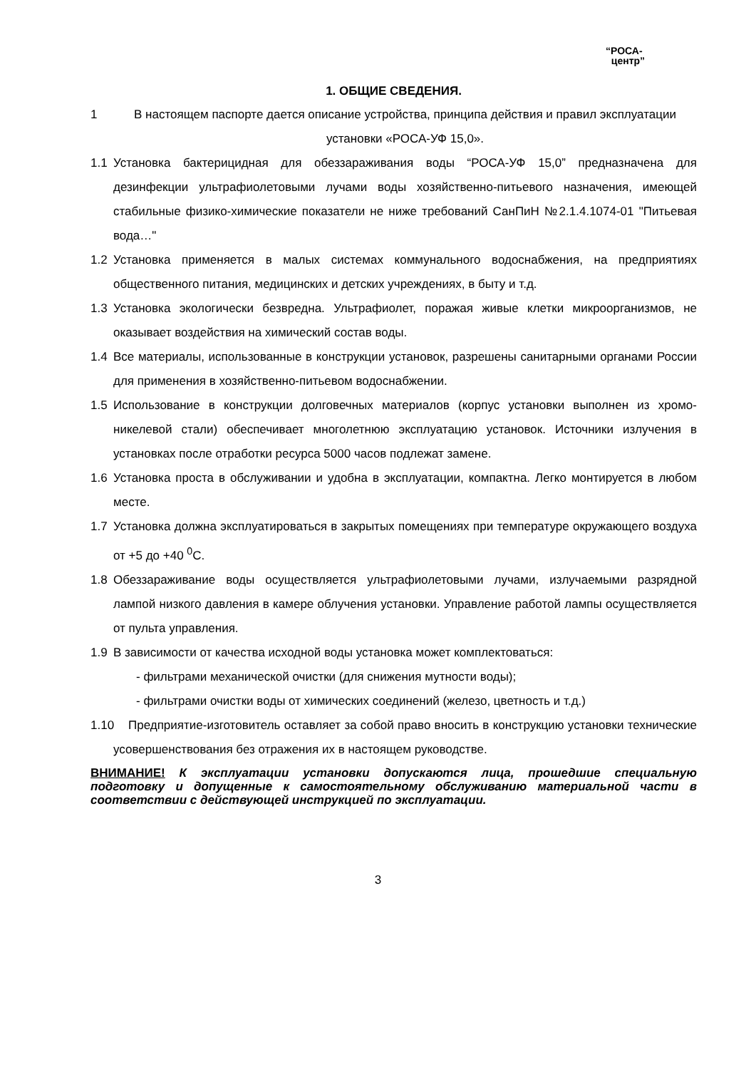“РОСА-
центр”
1. ОБЩИЕ СВЕДЕНИЯ.
1 В настоящем паспорте дается описание устройства, принципа действия и правил эксплуатации установки «РОСА-УФ 15,0».
1.1 Установка бактерицидная для обеззараживания воды “РОСА-УФ 15,0” предназначена для дезинфекции ультрафиолетовыми лучами воды хозяйственно-питьевого назначения, имеющей стабильные физико-химические показатели не ниже требований СанПиН №2.1.4.1074-01 "Питьевая вода…"
1.2 Установка применяется в малых системах коммунального водоснабжения, на предприятиях общественного питания, медицинских и детских учреждениях, в быту и т.д.
1.3 Установка экологически безвредна. Ультрафиолет, поражая живые клетки микроорганизмов, не оказывает воздействия на химический состав воды.
1.4 Все материалы, использованные в конструкции установок, разрешены санитарными органами России для применения в хозяйственно-питьевом водоснабжении.
1.5 Использование в конструкции долговечных материалов (корпус установки выполнен из хромо-никелевой стали) обеспечивает многолетнюю эксплуатацию установок. Источники излучения в установках после отработки ресурса 5000 часов подлежат замене.
1.6 Установка проста в обслуживании и удобна в эксплуатации, компактна. Легко монтируется в любом месте.
1.7 Установка должна эксплуатироваться в закрытых помещениях при температуре окружающего воздуха от +5 до +40 <sup>0</sup>С.
1.8 Обеззараживание воды осуществляется ультрафиолетовыми лучами, излучаемыми разрядной лампой низкого давления в камере облучения установки. Управление работой лампы осуществляется от пульта управления.
1.9 В зависимости от качества исходной воды установка может комплектоваться:
- фильтрами механической очистки (для снижения мутности воды);
- фильтрами очистки воды от химических соединений (железо, цветность и т.д.)
1.10 Предприятие-изготовитель оставляет за собой право вносить в конструкцию установки технические усовершенствования без отражения их в настоящем руководстве.
ВНИМАНИЕ! К эксплуатации установки допускаются лица, прошедшие специальную подготовку и допущенные к самостоятельному обслуживанию материальной части в соответствии с действующей инструкцией по эксплуатации.
3